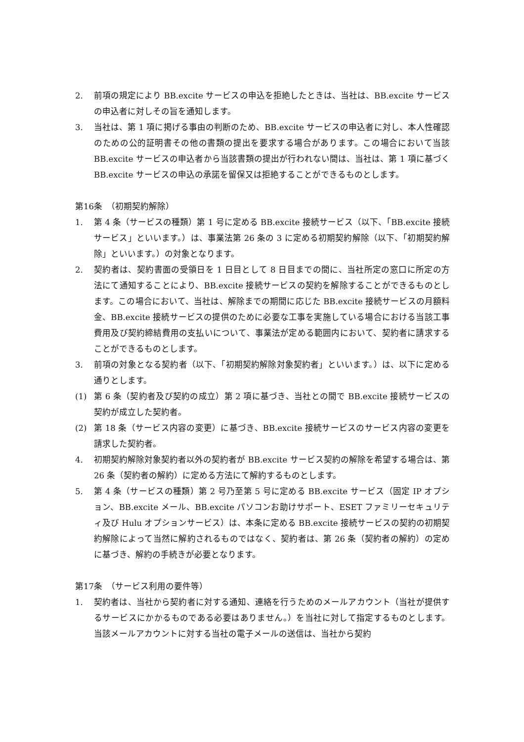2. 前項の規定により BB.excite サービスの申込を拒絶したときは、当社は、BB.excite サービスの申込者に対しその旨を通知します。
3. 当社は、第 1 項に掲げる事由の判断のため、BB.excite サービスの申込者に対し、本人性確認のための公的証明書その他の書類の提出を要求する場合があります。この場合において当該 BB.excite サービスの申込者から当該書類の提出が行われない間は、当社は、第 1 項に基づく BB.excite サービスの申込の承諾を留保又は拒絶することができるものとします。
第16条　（初期契約解除）
1. 第 4 条（サービスの種類）第 1 号に定める BB.excite 接続サービス（以下、「BB.excite 接続サービス」といいます。）は、事業法第 26 条の 3 に定める初期契約解除（以下、「初期契約解除」といいます。）の対象となります。
2. 契約者は、契約書面の受領日を 1 日目として 8 日目までの間に、当社所定の窓口に所定の方法にて通知することにより、BB.excite 接続サービスの契約を解除することができるものとします。この場合において、当社は、解除までの期間に応じた BB.excite 接続サービスの月額料金、BB.excite 接続サービスの提供のために必要な工事を実施している場合における当該工事費用及び契約締結費用の支払いについて、事業法が定める範囲内において、契約者に請求することができるものとします。
3. 前項の対象となる契約者（以下、「初期契約解除対象契約者」といいます。）は、以下に定める通りとします。
(1) 第 6 条（契約者及び契約の成立）第 2 項に基づき、当社との間で BB.excite 接続サービスの契約が成立した契約者。
(2) 第 18 条（サービス内容の変更）に基づき、BB.excite 接続サービスのサービス内容の変更を請求した契約者。
4. 初期契約解除対象契約者以外の契約者が BB.excite サービス契約の解除を希望する場合は、第 26 条（契約者の解約）に定める方法にて解約するものとします。
5. 第 4 条（サービスの種類）第 2 号乃至第 5 号に定める BB.excite サービス（固定 IP オプション、BB.excite メール、BB.excite パソコンお助けサポート、ESET ファミリーセキュリティ及び Hulu オプションサービス）は、本条に定める BB.excite 接続サービスの契約の初期契約解除によって当然に解約されるものではなく、契約者は、第 26 条（契約者の解約）の定めに基づき、解約の手続きが必要となります。
第17条　（サービス利用の要件等）
1. 契約者は、当社から契約者に対する通知、連絡を行うためのメールアカウント（当社が提供するサービスにかかるものである必要はありません。）を当社に対して指定するものとします。当該メールアカウントに対する当社の電子メールの送信は、当社から契約